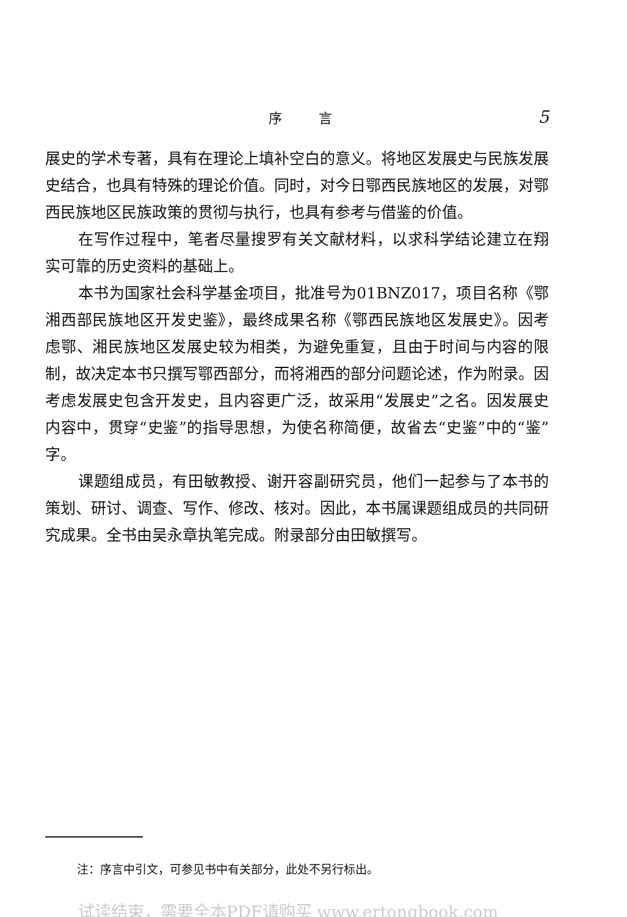序言 5
展史的学术专著，具有在理论上填补空白的意义。将地区发展史与民族发展史结合，也具有特殊的理论价值。同时，对今日鄂西民族地区的发展，对鄂西民族地区民族政策的贯彻与执行，也具有参考与借鉴的价值。
在写作过程中，笔者尽量搜罗有关文献材料，以求科学结论建立在翔实可靠的历史资料的基础上。
本书为国家社会科学基金项目，批准号为01BNZ017，项目名称《鄂湘西部民族地区开发史鉴》，最终成果名称《鄂西民族地区发展史》。因考虑鄂、湘民族地区发展史较为相类，为避免重复，且由于时间与内容的限制，故决定本书只撰写鄂西部分，而将湘西的部分问题论述，作为附录。因考虑发展史包含开发史，且内容更广泛，故采用“发展史”之名。因发展史内容中，贯穿“史鉴”的指导思想，为使名称简便，故省去“史鉴”中的“鉴”字。
课题组成员，有田敏教授、谢开容副研究员，他们一起参与了本书的策划、研讨、调查、写作、修改、核对。因此，本书属课题组成员的共同研究成果。全书由吴永章执笔完成。附录部分由田敏撰写。
注：序言中引文，可参见书中有关部分，此处不另行标出。
试读结束，需要全本PDF请购买 www.ertongbook.com